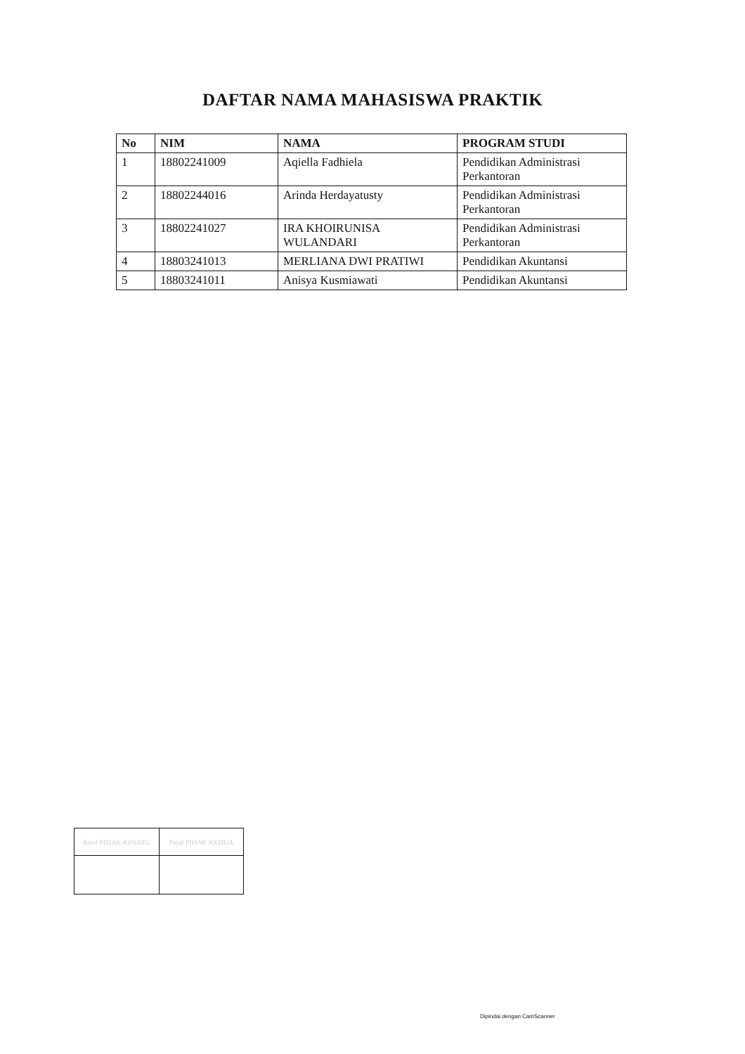DAFTAR NAMA MAHASISWA PRAKTIK
| No | NIM | NAMA | PROGRAM STUDI |
| --- | --- | --- | --- |
| 1 | 18802241009 | Aqiella Fadhiela | Pendidikan Administrasi Perkantoran |
| 2 | 18802244016 | Arinda Herdayatusty | Pendidikan Administrasi Perkantoran |
| 3 | 18802241027 | IRA KHOIRUNISA WULANDARI | Pendidikan Administrasi Perkantoran |
| 4 | 18803241013 | MERLIANA DWI PRATIWI | Pendidikan Akuntansi |
| 5 | 18803241011 | Anisya Kusmiawati | Pendidikan Akuntansi |
| Paraf PIHAK KESATU | Paraf PIHAK KEDUA |
Dipindai dengan CamScanner